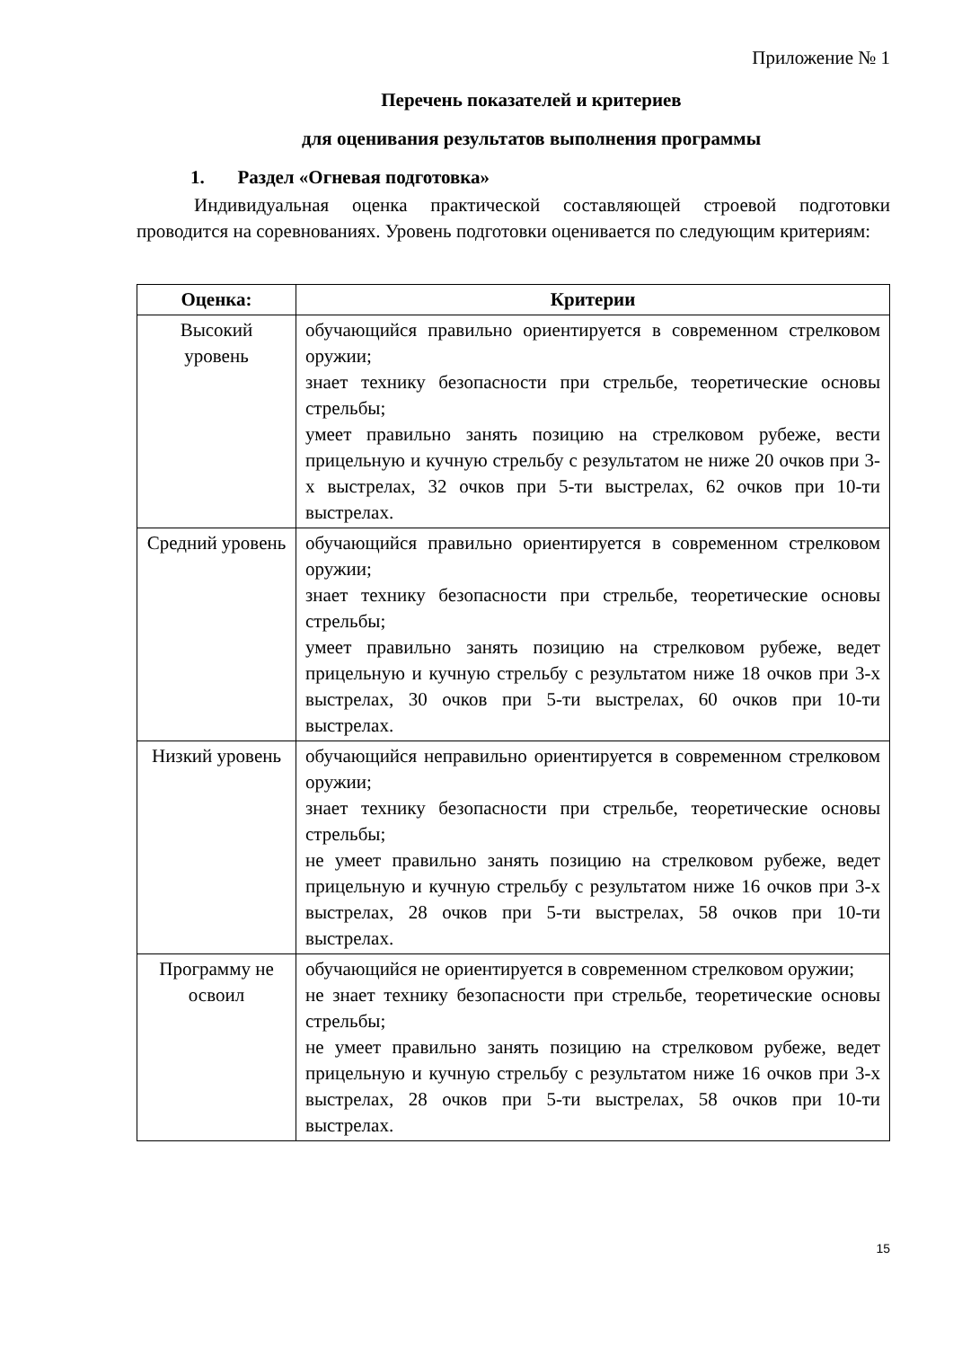Приложение № 1
Перечень показателей и критериев
для оценивания результатов выполнения программы
1. Раздел «Огневая подготовка»
Индивидуальная оценка практической составляющей строевой подготовки проводится на соревнованиях. Уровень подготовки оценивается по следующим критериям:
| Оценка: | Критерии |
| --- | --- |
| Высокий уровень | обучающийся правильно ориентируется в современном стрелковом оружии; знает технику безопасности при стрельбе, теоретические основы стрельбы; умеет правильно занять позицию на стрелковом рубеже, вести прицельную и кучную стрельбу с результатом не ниже 20 очков при 3-х выстрелах, 32 очков при 5-ти выстрелах, 62 очков при 10-ти выстрелах. |
| Средний уровень | обучающийся правильно ориентируется в современном стрелковом оружии; знает технику безопасности при стрельбе, теоретические основы стрельбы; умеет правильно занять позицию на стрелковом рубеже, ведет прицельную и кучную стрельбу с результатом ниже 18 очков при 3-х выстрелах, 30 очков при 5-ти выстрелах, 60 очков при 10-ти выстрелах. |
| Низкий уровень | обучающийся неправильно ориентируется в современном стрелковом оружии; знает технику безопасности при стрельбе, теоретические основы стрельбы; не умеет правильно занять позицию на стрелковом рубеже, ведет прицельную и кучную стрельбу с результатом ниже 16 очков при 3-х выстрелах, 28 очков при 5-ти выстрелах, 58 очков при 10-ти выстрелах. |
| Программу не освоил | обучающийся не ориентируется в современном стрелковом оружии; не знает технику безопасности при стрельбе, теоретические основы стрельбы; не умеет правильно занять позицию на стрелковом рубеже, ведет прицельную и кучную стрельбу с результатом ниже 16 очков при 3-х выстрелах, 28 очков при 5-ти выстрелах, 58 очков при 10-ти выстрелах. |
15